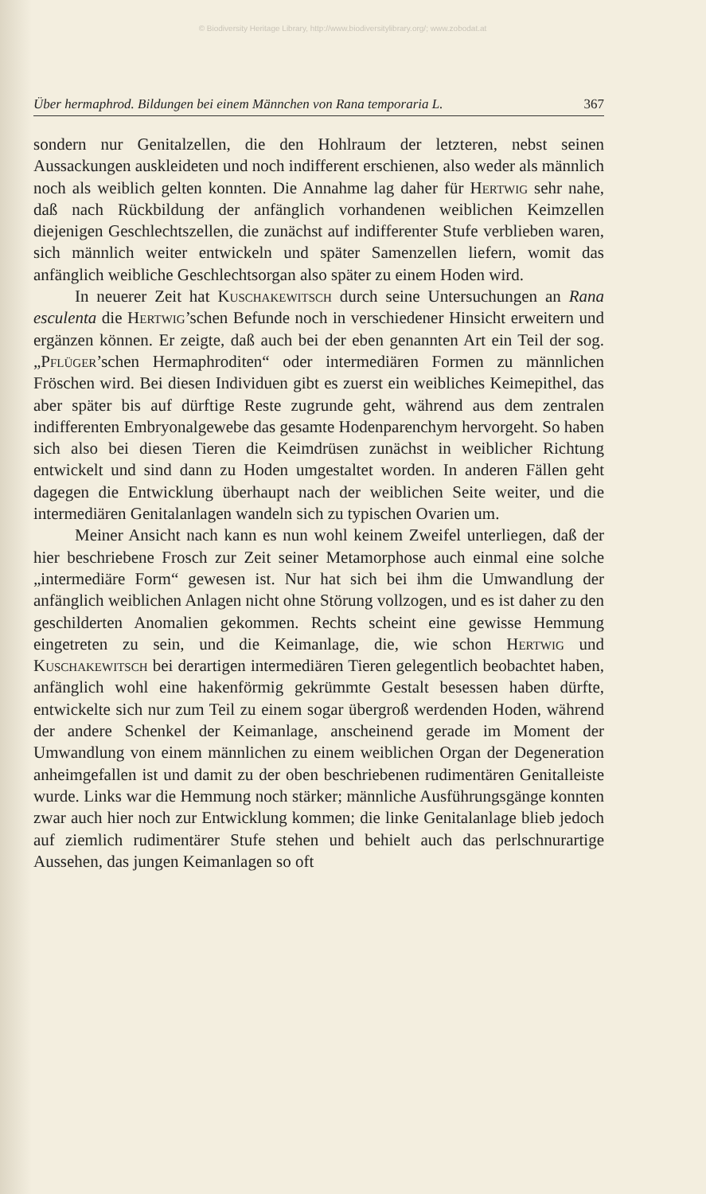© Biodiversity Heritage Library, http://www.biodiversitylibrary.org/; www.zobodat.at
Über hermaphrod. Bildungen bei einem Männchen von Rana temporaria L. 367
sondern nur Genitalzellen, die den Hohlraum der letzteren, nebst seinen Aussackungen auskleideten und noch indifferent erschienen, also weder als männlich noch als weiblich gelten konnten. Die Annahme lag daher für Hertwig sehr nahe, daß nach Rückbildung der anfänglich vorhandenen weiblichen Keimzellen diejenigen Geschlechtszellen, die zunächst auf indifferenter Stufe verblieben waren, sich männlich weiter entwickeln und später Samenzellen liefern, womit das anfänglich weibliche Geschlechtsorgan also später zu einem Hoden wird.
In neuerer Zeit hat Kuschakewitsch durch seine Untersuchungen an Rana esculenta die Hertwig’schen Befunde noch in verschiedener Hinsicht erweitern und ergänzen können. Er zeigte, daß auch bei der eben genannten Art ein Teil der sog. „Pflüger’schen Hermaphroditen“ oder intermediären Formen zu männlichen Fröschen wird. Bei diesen Individuen gibt es zuerst ein weibliches Keimepithel, das aber später bis auf dürftige Reste zugrunde geht, während aus dem zentralen indifferenten Embryonalgewebe das gesamte Hodenparenchym hervorgeht. So haben sich also bei diesen Tieren die Keimdrüsen zunächst in weiblicher Richtung entwickelt und sind dann zu Hoden umgestaltet worden. In anderen Fällen geht dagegen die Entwicklung überhaupt nach der weiblichen Seite weiter, und die intermediären Genitalanlagen wandeln sich zu typischen Ovarien um.
Meiner Ansicht nach kann es nun wohl keinem Zweifel unterliegen, daß der hier beschriebene Frosch zur Zeit seiner Metamorphose auch einmal eine solche „intermediäre Form“ gewesen ist. Nur hat sich bei ihm die Umwandlung der anfänglich weiblichen Anlagen nicht ohne Störung vollzogen, und es ist daher zu den geschilderten Anomalien gekommen. Rechts scheint eine gewisse Hemmung eingetreten zu sein, und die Keimanlage, die, wie schon Hertwig und Kuschakewitsch bei derartigen intermediären Tieren gelegentlich beobachtet haben, anfänglich wohl eine hakenförmig gekrümmte Gestalt besessen haben dürfte, entwickelte sich nur zum Teil zu einem sogar übergroß werdenden Hoden, während der andere Schenkel der Keimanlage, anscheinend gerade im Moment der Umwandlung von einem männlichen zu einem weiblichen Organ der Degeneration anheimgefallen ist und damit zu der oben beschriebenen rudimentären Genitalleiste wurde. Links war die Hemmung noch stärker; männliche Ausführungsgänge konnten zwar auch hier noch zur Entwicklung kommen; die linke Genitalanlage blieb jedoch auf ziemlich rudimentärer Stufe stehen und behielt auch das perlschnurartige Aussehen, das jungen Keimanlagen so oft